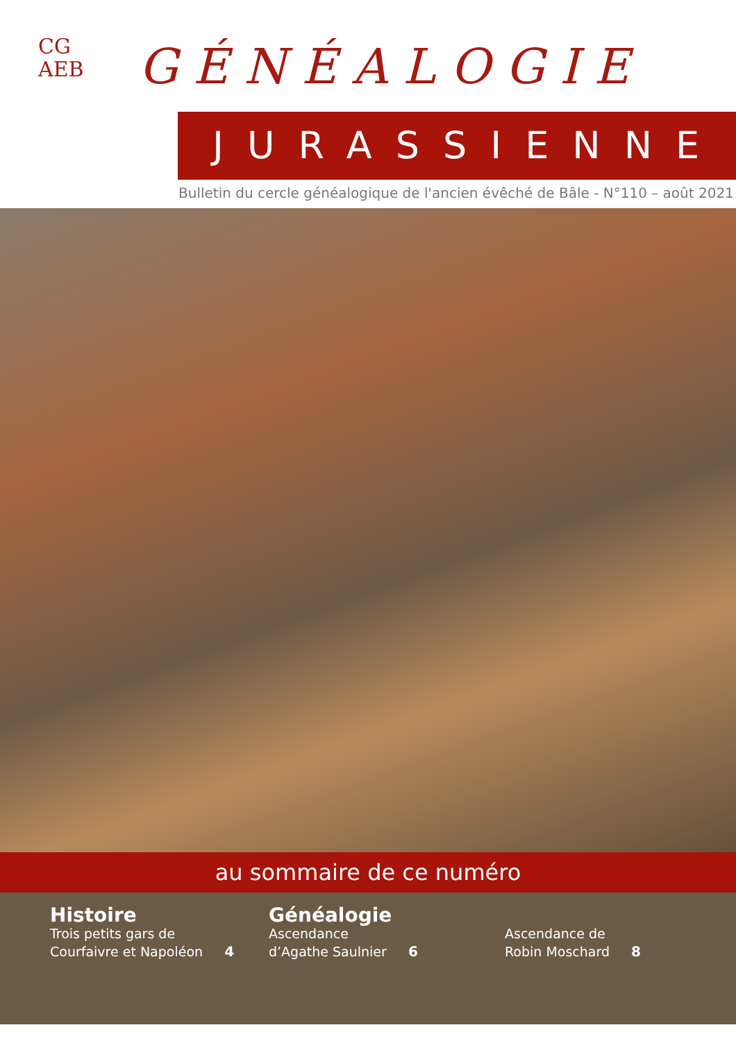CG
AEB
GÉNÉALOGIE
JURASSIENNE
Bulletin du cercle généalogique de l'ancien évêché de Bâle - N°110 – août 2021
au sommaire de ce numéro
Histoire
Trois petits gars de
Courfaivre et Napoléon 4
Généalogie
Ascendance
d’Agathe Saulnier 6
Ascendance de
Robin Moschard 8